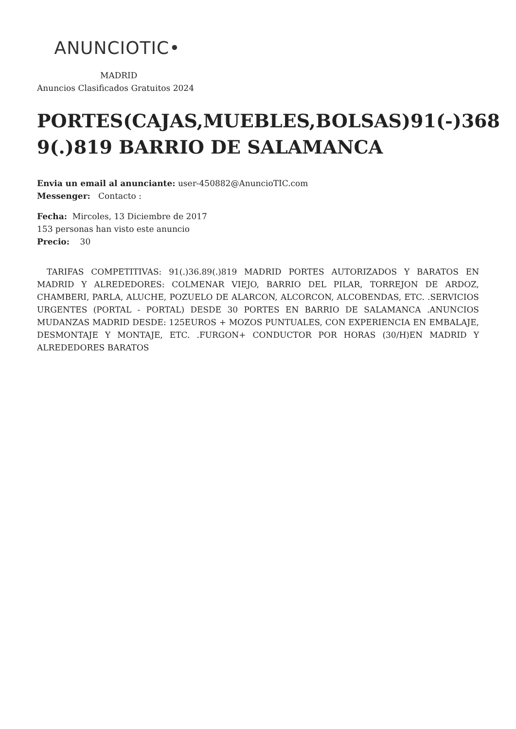ANUNCIOTIC•
MADRID
Anuncios Clasificados Gratuitos 2024
PORTES(CAJAS,MUEBLES,BOLSAS)91(-)368 9(.)819 BARRIO DE SALAMANCA
Envia un email al anunciante: user-450882@AnuncioTIC.com
Messenger: Contacto :
Fecha: Mircoles, 13 Diciembre de 2017
153 personas han visto este anuncio
Precio: 30
TARIFAS COMPETITIVAS: 91(.)36.89(.)819 MADRID PORTES AUTORIZADOS Y BARATOS EN MADRID Y ALREDEDORES: COLMENAR VIEJO, BARRIO DEL PILAR, TORREJON DE ARDOZ, CHAMBERI, PARLA, ALUCHE, POZUELO DE ALARCON, ALCORCON, ALCOBENDAS, ETC. .SERVICIOS URGENTES (PORTAL - PORTAL) DESDE 30 PORTES EN BARRIO DE SALAMANCA .ANUNCIOS MUDANZAS MADRID DESDE: 125EUROS + MOZOS PUNTUALES, CON EXPERIENCIA EN EMBALAJE, DESMONTAJE Y MONTAJE, ETC. .FURGON+ CONDUCTOR POR HORAS (30/H)EN MADRID Y ALREDEDORES BARATOS